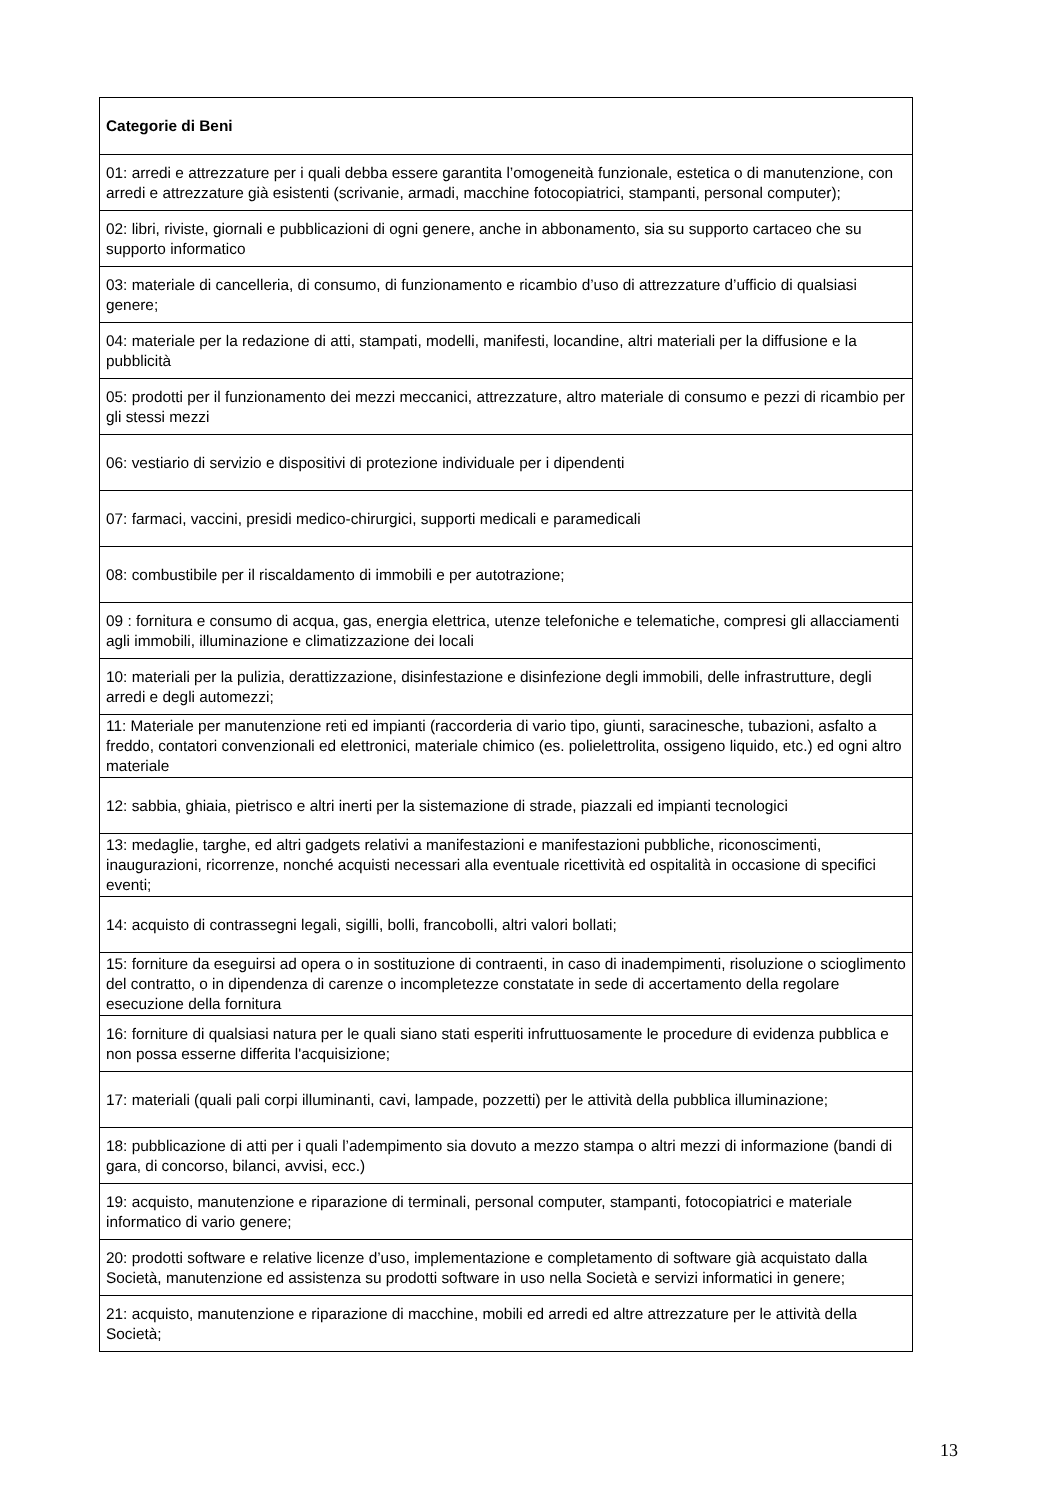| Categorie di Beni |
| --- |
| 01: arredi e attrezzature per i quali debba essere garantita l’omogeneità funzionale, estetica o di manutenzione, con arredi e attrezzature già esistenti (scrivanie, armadi, macchine fotocopiatrici, stampanti, personal computer); |
| 02: libri, riviste, giornali e pubblicazioni di ogni genere, anche in abbonamento, sia su supporto cartaceo che su supporto informatico |
| 03: materiale di cancelleria, di consumo, di funzionamento e ricambio d’uso di attrezzature d’ufficio di qualsiasi genere; |
| 04: materiale per la redazione di atti, stampati, modelli, manifesti, locandine, altri materiali per la diffusione e la pubblicità |
| 05: prodotti per il funzionamento dei mezzi meccanici, attrezzature, altro materiale di consumo e pezzi di ricambio per gli stessi mezzi |
| 06: vestiario di servizio e dispositivi di protezione individuale per i dipendenti |
| 07: farmaci, vaccini, presidi medico-chirurgici, supporti medicali e paramedicali |
| 08: combustibile per il riscaldamento di immobili e per autotrazione; |
| 09 : fornitura e consumo di acqua, gas, energia elettrica, utenze telefoniche e telematiche, compresi gli allacciamenti agli immobili, illuminazione e climatizzazione dei locali |
| 10: materiali per la pulizia, derattizzazione, disinfestazione e disinfezione degli immobili, delle infrastrutture, degli arredi e degli automezzi; |
| 11: Materiale per manutenzione reti ed impianti (raccorderia di vario tipo, giunti, saracinesche, tubazioni, asfalto a freddo, contatori convenzionali ed elettronici, materiale chimico (es. polielettrolita, ossigeno liquido, etc.) ed ogni altro materiale |
| 12: sabbia, ghiaia, pietrisco e altri inerti per la sistemazione di strade, piazzali ed impianti tecnologici |
| 13: medaglie, targhe, ed altri gadgets relativi a manifestazioni e manifestazioni pubbliche, riconoscimenti, inaugurazioni, ricorrenze, nonché acquisti necessari alla eventuale ricettività ed ospitalità in occasione di specifici eventi; |
| 14: acquisto di contrassegni legali, sigilli, bolli, francobolli, altri valori bollati; |
| 15: forniture da eseguirsi ad opera o in sostituzione di contraenti, in caso di inadempimenti, risoluzione o scioglimento del contratto, o in dipendenza di carenze o incompletezze constatate in sede di accertamento della regolare esecuzione della fornitura |
| 16: forniture di qualsiasi natura per le quali siano stati esperiti infruttuosamente le procedure di evidenza pubblica e non possa esserne differita l'acquisizione; |
| 17: materiali (quali pali corpi illuminanti, cavi, lampade, pozzetti) per le attività della pubblica illuminazione; |
| 18: pubblicazione di atti per i quali l’adempimento sia dovuto a mezzo stampa o altri mezzi di informazione (bandi di gara, di concorso, bilanci, avvisi, ecc.) |
| 19: acquisto, manutenzione e riparazione di terminali, personal computer, stampanti, fotocopiatrici e materiale informatico di vario genere; |
| 20: prodotti software e relative licenze d’uso, implementazione e completamento di software già acquistato dalla Società, manutenzione ed assistenza su prodotti software in uso nella Società e servizi informatici in genere; |
| 21: acquisto, manutenzione e riparazione di macchine, mobili ed arredi ed altre attrezzature per le attività della Società; |
13